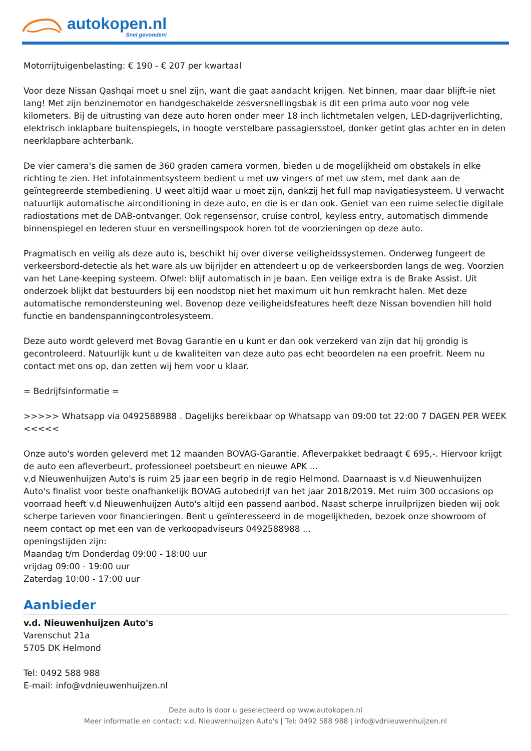autokopen.nl
Snel gevonden!
Motorrijtuigenbelasting: € 190 - € 207 per kwartaal
Voor deze Nissan Qashqai moet u snel zijn, want die gaat aandacht krijgen. Net binnen, maar daar blijft-ie niet lang! Met zijn benzinemotor en handgeschakelde zesversnellingsbak is dit een prima auto voor nog vele kilometers. Bij de uitrusting van deze auto horen onder meer 18 inch lichtmetalen velgen, LED-dagrijverlichting, elektrisch inklapbare buitenspiegels, in hoogte verstelbare passagiersstoel, donker getint glas achter en in delen neerklapbare achterbank.
De vier camera's die samen de 360 graden camera vormen, bieden u de mogelijkheid om obstakels in elke richting te zien. Het infotainmentsysteem bedient u met uw vingers of met uw stem, met dank aan de geïntegreerde stembediening. U weet altijd waar u moet zijn, dankzij het full map navigatiesysteem. U verwacht natuurlijk automatische airconditioning in deze auto, en die is er dan ook. Geniet van een ruime selectie digitale radiostations met de DAB-ontvanger. Ook regensensor, cruise control, keyless entry, automatisch dimmende binnenspiegel en lederen stuur en versnellingspook horen tot de voorzieningen op deze auto.
Pragmatisch en veilig als deze auto is, beschikt hij over diverse veiligheidssystemen. Onderweg fungeert de verkeersbord-detectie als het ware als uw bijrijder en attendeert u op de verkeersborden langs de weg. Voorzien van het Lane-keeping systeem. Ofwel: blijf automatisch in je baan. Een veilige extra is de Brake Assist. Uit onderzoek blijkt dat bestuurders bij een noodstop niet het maximum uit hun remkracht halen. Met deze automatische remondersteuning wel. Bovenop deze veiligheidsfeatures heeft deze Nissan bovendien hill hold functie en bandenspanningcontrolesysteem.
Deze auto wordt geleverd met Bovag Garantie en u kunt er dan ook verzekerd van zijn dat hij grondig is gecontroleerd. Natuurlijk kunt u de kwaliteiten van deze auto pas echt beoordelen na een proefrit. Neem nu contact met ons op, dan zetten wij hem voor u klaar.
= Bedrijfsinformatie =
>>>>> Whatsapp via 0492588988 . Dagelijks bereikbaar op Whatsapp van 09:00 tot 22:00 7 DAGEN PER WEEK <<<<<
Onze auto's worden geleverd met 12 maanden BOVAG-Garantie. Afleverpakket bedraagt € 695,-. Hiervoor krijgt de auto een afleverbeurt, professioneel poetsbeurt en nieuwe APK ...
v.d Nieuwenhuijzen Auto's is ruim 25 jaar een begrip in de regio Helmond. Daarnaast is v.d Nieuwenhuijzen Auto's finalist voor beste onafhankelijk BOVAG autobedrijf van het jaar 2018/2019. Met ruim 300 occasions op voorraad heeft v.d Nieuwenhuijzen Auto's altijd een passend aanbod. Naast scherpe inruilprijzen bieden wij ook scherpe tarieven voor financieringen. Bent u geïnteresseerd in de mogelijkheden, bezoek onze showroom of neem contact op met een van de verkoopadviseurs 0492588988 ...
openingstijden zijn:
Maandag t/m Donderdag 09:00 - 18:00 uur
vrijdag 09:00 - 19:00 uur
Zaterdag 10:00 - 17:00 uur
Aanbieder
v.d. Nieuwenhuijzen Auto's
Varenschut 21a
5705 DK Helmond
Tel: 0492 588 988
E-mail: info@vdnieuwenhuijzen.nl
Deze auto is door u geselecteerd op www.autokopen.nl
Meer informatie en contact: v.d. Nieuwenhuijzen Auto's | Tel: 0492 588 988 | info@vdnieuwenhuijzen.nl